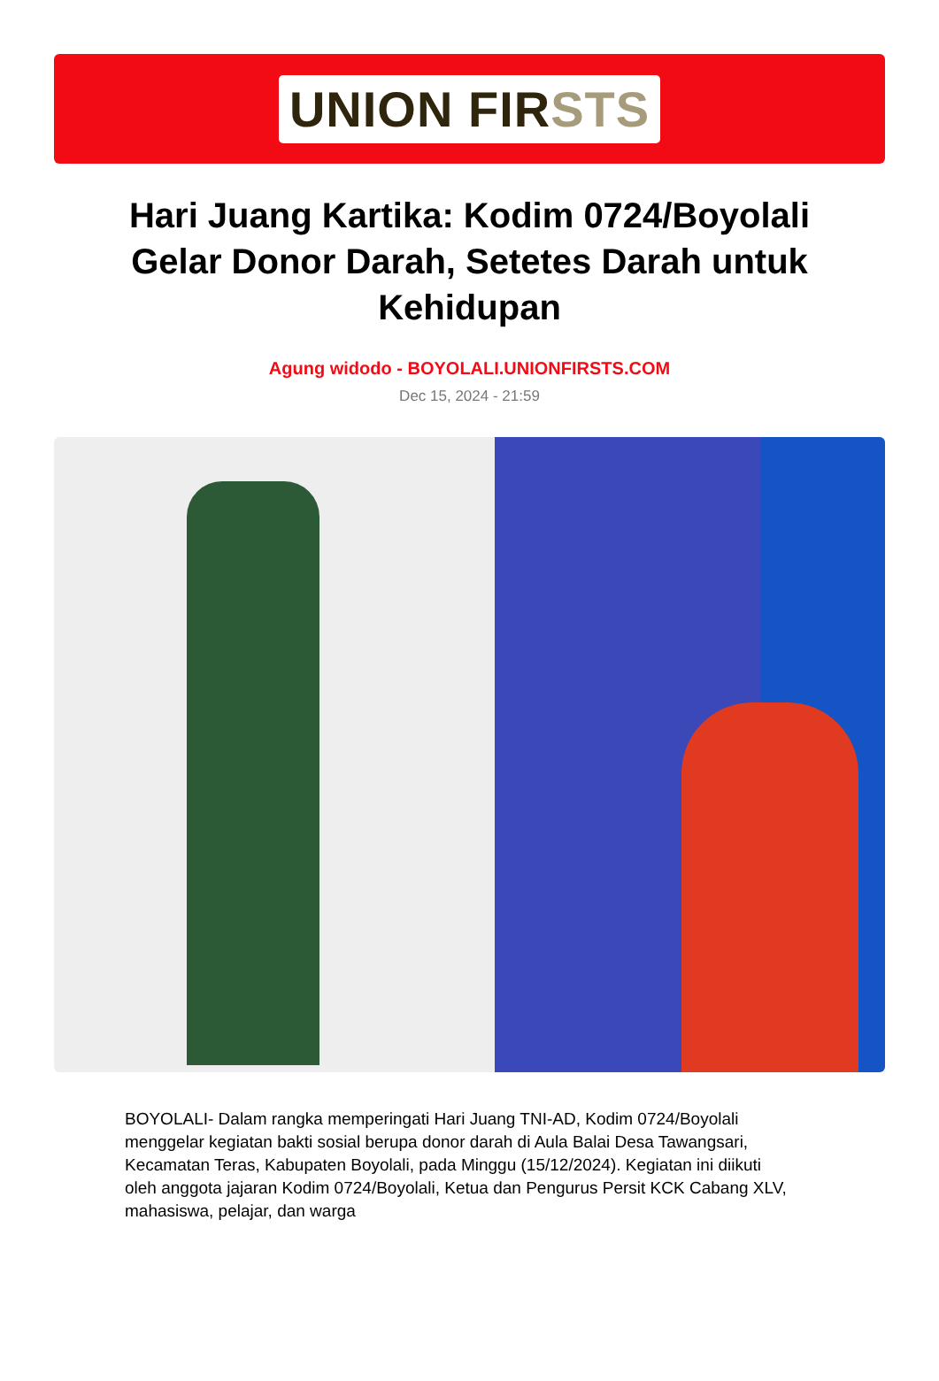UNION FIRSTS
Hari Juang Kartika: Kodim 0724/Boyolali Gelar Donor Darah, Setetes Darah untuk Kehidupan
Agung widodo - BOYOLALI.UNIONFIRSTS.COM
Dec 15, 2024 - 21:59
BOYOLALI- Dalam rangka memperingati Hari Juang TNI-AD, Kodim 0724/Boyolali menggelar kegiatan bakti sosial berupa donor darah di Aula Balai Desa Tawangsari, Kecamatan Teras, Kabupaten Boyolali, pada Minggu (15/12/2024). Kegiatan ini diikuti oleh anggota jajaran Kodim 0724/Boyolali, Ketua dan Pengurus Persit KCK Cabang XLV, mahasiswa, pelajar, dan warga